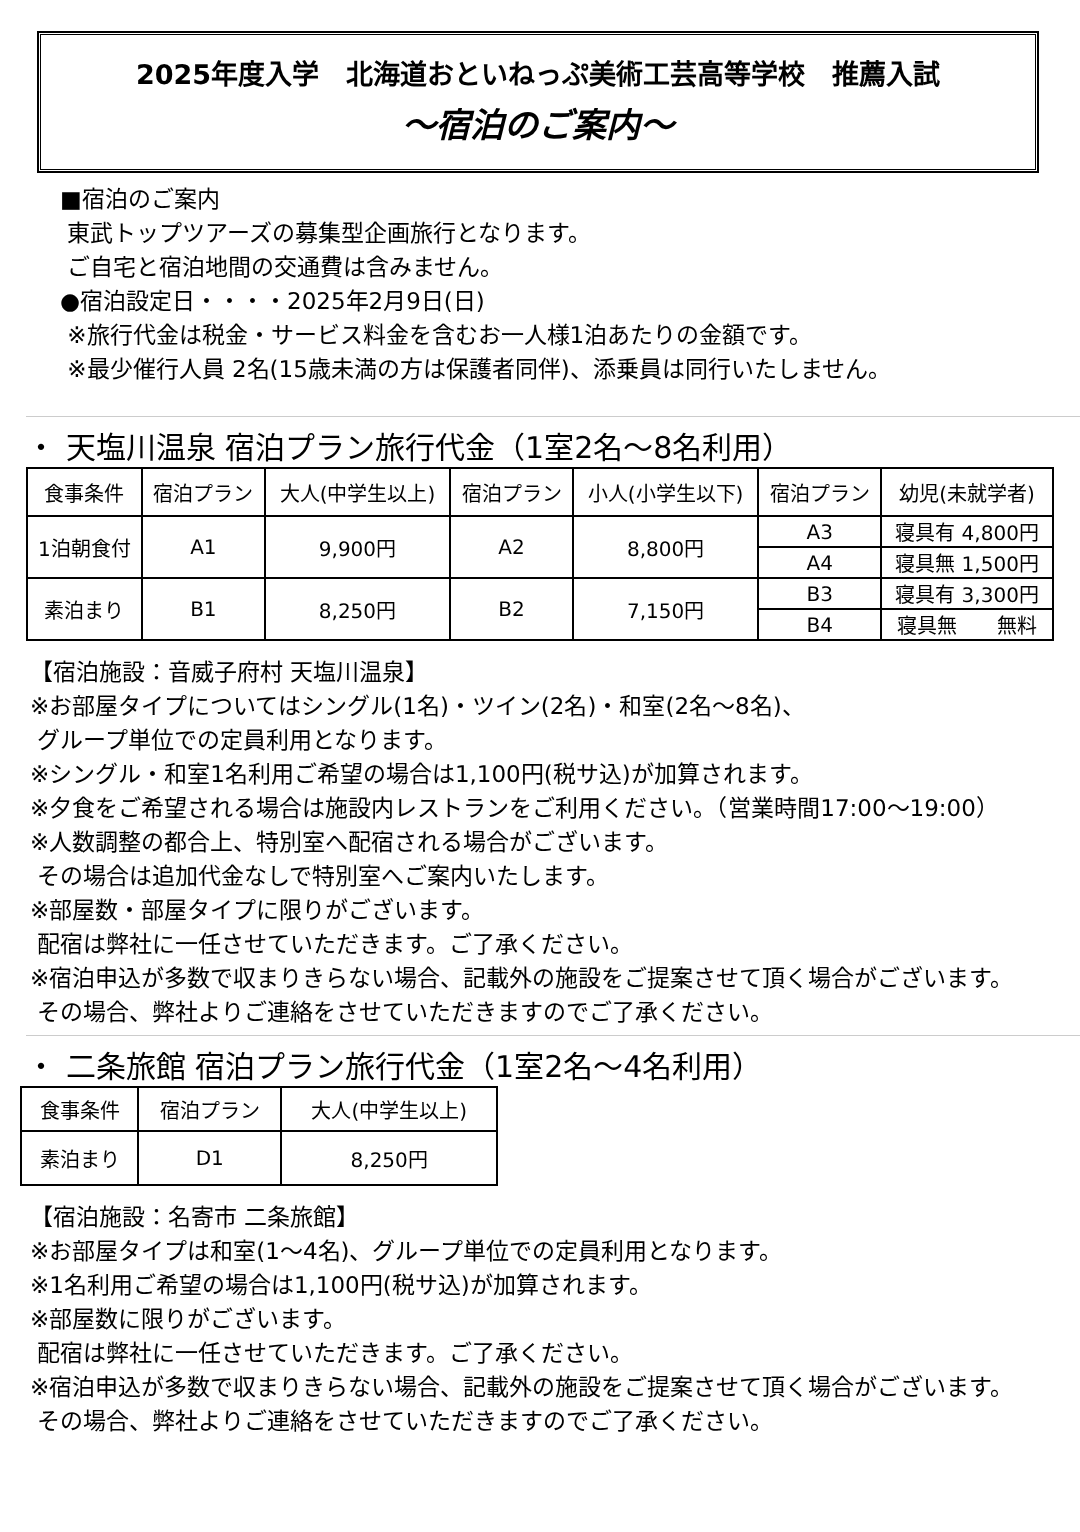2025年度入学　北海道おといねっぷ美術工芸高等学校　推薦入試
～宿泊のご案内～
■宿泊のご案内
東武トップツアーズの募集型企画旅行となります。
ご自宅と宿泊地間の交通費は含みません。
●宿泊設定日・・・・2025年2月9日(日)
※旅行代金は税金・サービス料金を含むお一人様1泊あたりの金額です。
※最少催行人員 2名(15歳未満の方は保護者同伴)、添乗員は同行いたしません。
・ 天塩川温泉 宿泊プラン旅行代金（1室2名～8名利用）
| 食事条件 | 宿泊プラン | 大人(中学生以上) | 宿泊プラン | 小人(小学生以下) | 宿泊プラン | 幼児(未就学者) |
| --- | --- | --- | --- | --- | --- | --- |
| 1泊朝食付 | A1 | 9,900円 | A2 | 8,800円 | A3 | 寝具有 4,800円 |
| | | | | | A4 | 寝具無 1,500円 |
| 素泊まり | B1 | 8,250円 | B2 | 7,150円 | B3 | 寝具有 3,300円 |
| | | | | | B4 | 寝具無 無料 |
【宿泊施設：音威子府村 天塩川温泉】
※お部屋タイプについてはシングル(1名)・ツイン(2名)・和室(2名～8名)、
グループ単位での定員利用となります。
※シングル・和室1名利用ご希望の場合は1,100円(税サ込)が加算されます。
※夕食をご希望される場合は施設内レストランをご利用ください。（営業時間17:00～19:00）
※人数調整の都合上、特別室へ配宿される場合がございます。
その場合は追加代金なしで特別室へご案内いたします。
※部屋数・部屋タイプに限りがございます。
配宿は弊社に一任させていただきます。ご了承ください。
※宿泊申込が多数で収まりきらない場合、記載外の施設をご提案させて頂く場合がございます。
その場合、弊社よりご連絡をさせていただきますのでご了承ください。
・ 二条旅館 宿泊プラン旅行代金（1室2名～4名利用）
| 食事条件 | 宿泊プラン | 大人(中学生以上) |
| --- | --- | --- |
| 素泊まり | D1 | 8,250円 |
【宿泊施設：名寄市 二条旅館】
※お部屋タイプは和室(1～4名)、グループ単位での定員利用となります。
※1名利用ご希望の場合は1,100円(税サ込)が加算されます。
※部屋数に限りがございます。
配宿は弊社に一任させていただきます。ご了承ください。
※宿泊申込が多数で収まりきらない場合、記載外の施設をご提案させて頂く場合がございます。
その場合、弊社よりご連絡をさせていただきますのでご了承ください。